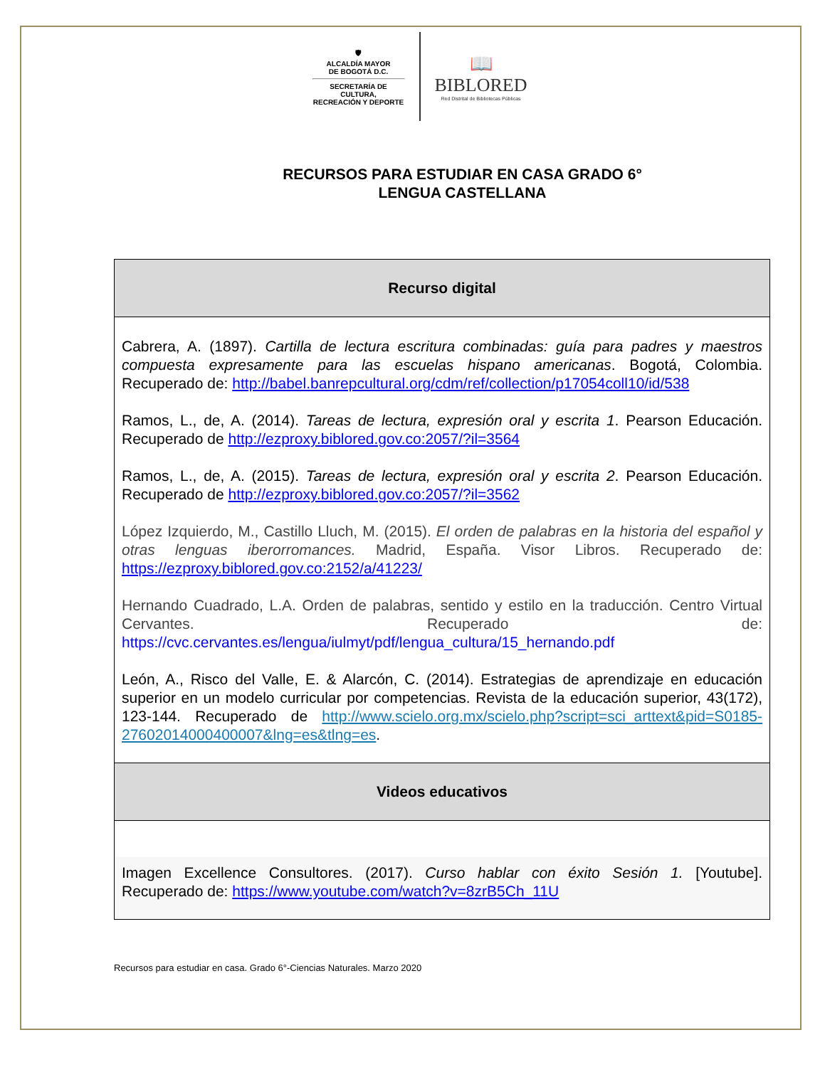🛡
ALCALDÍA MAYOR
DE BOGOTÁ D.C.
SECRETARÍA DE CULTURA,
RECREACIÓN Y DEPORTE
📖
BIBLORED
Red Distrital de Bibliotecas Públicas
RECURSOS PARA ESTUDIAR EN CASA GRADO 6°
LENGUA CASTELLANA
| Recurso digital |
| --- |
| Cabrera, A. (1897). Cartilla de lectura escritura combinadas: guía para padres y maestros compuesta expresamente para las escuelas hispano americanas . Bogotá, Colombia. Recuperado de: http://babel.banrepcultural.org/cdm/ref/collection/p17054coll10/id/538 Ramos, L., de, A. (2014). Tareas de lectura, expresión oral y escrita 1 . Pearson Educación. Recuperado de http://ezproxy.biblored.gov.co:2057/?il=3564 Ramos, L., de, A. (2015). Tareas de lectura, expresión oral y escrita 2 . Pearson Educación. Recuperado de http://ezproxy.biblored.gov.co:2057/?il=3562 López Izquierdo, M., Castillo Lluch, M. (2015). El orden de palabras en la historia del español y otras lenguas iberorromances. Madrid, España. Visor Libros. Recuperado de: https://ezproxy.biblored.gov.co:2152/a/41223/ Hernando Cuadrado, L.A. Orden de palabras, sentido y estilo en la traducción. Centro Virtual Cervantes. Recuperado de: https://cvc.cervantes.es/lengua/iulmyt/pdf/lengua_cultura/15_hernando.pdf León, A., Risco del Valle, E. & Alarcón, C. (2014). Estrategias de aprendizaje en educación superior en un modelo curricular por competencias. Revista de la educación superior, 43(172), 123-144. Recuperado de http://www.scielo.org.mx/scielo.php?script=sci_arttext&pid=S0185-27602014000400007&lng=es&tlng=es . |
| Videos educativos |
| Imagen Excellence Consultores. (2017). Curso hablar con éxito Sesión 1. [Youtube]. Recuperado de: https://www.youtube.com/watch?v=8zrB5Ch_11U |
Recursos para estudiar en casa. Grado 6°-Ciencias Naturales. Marzo 2020